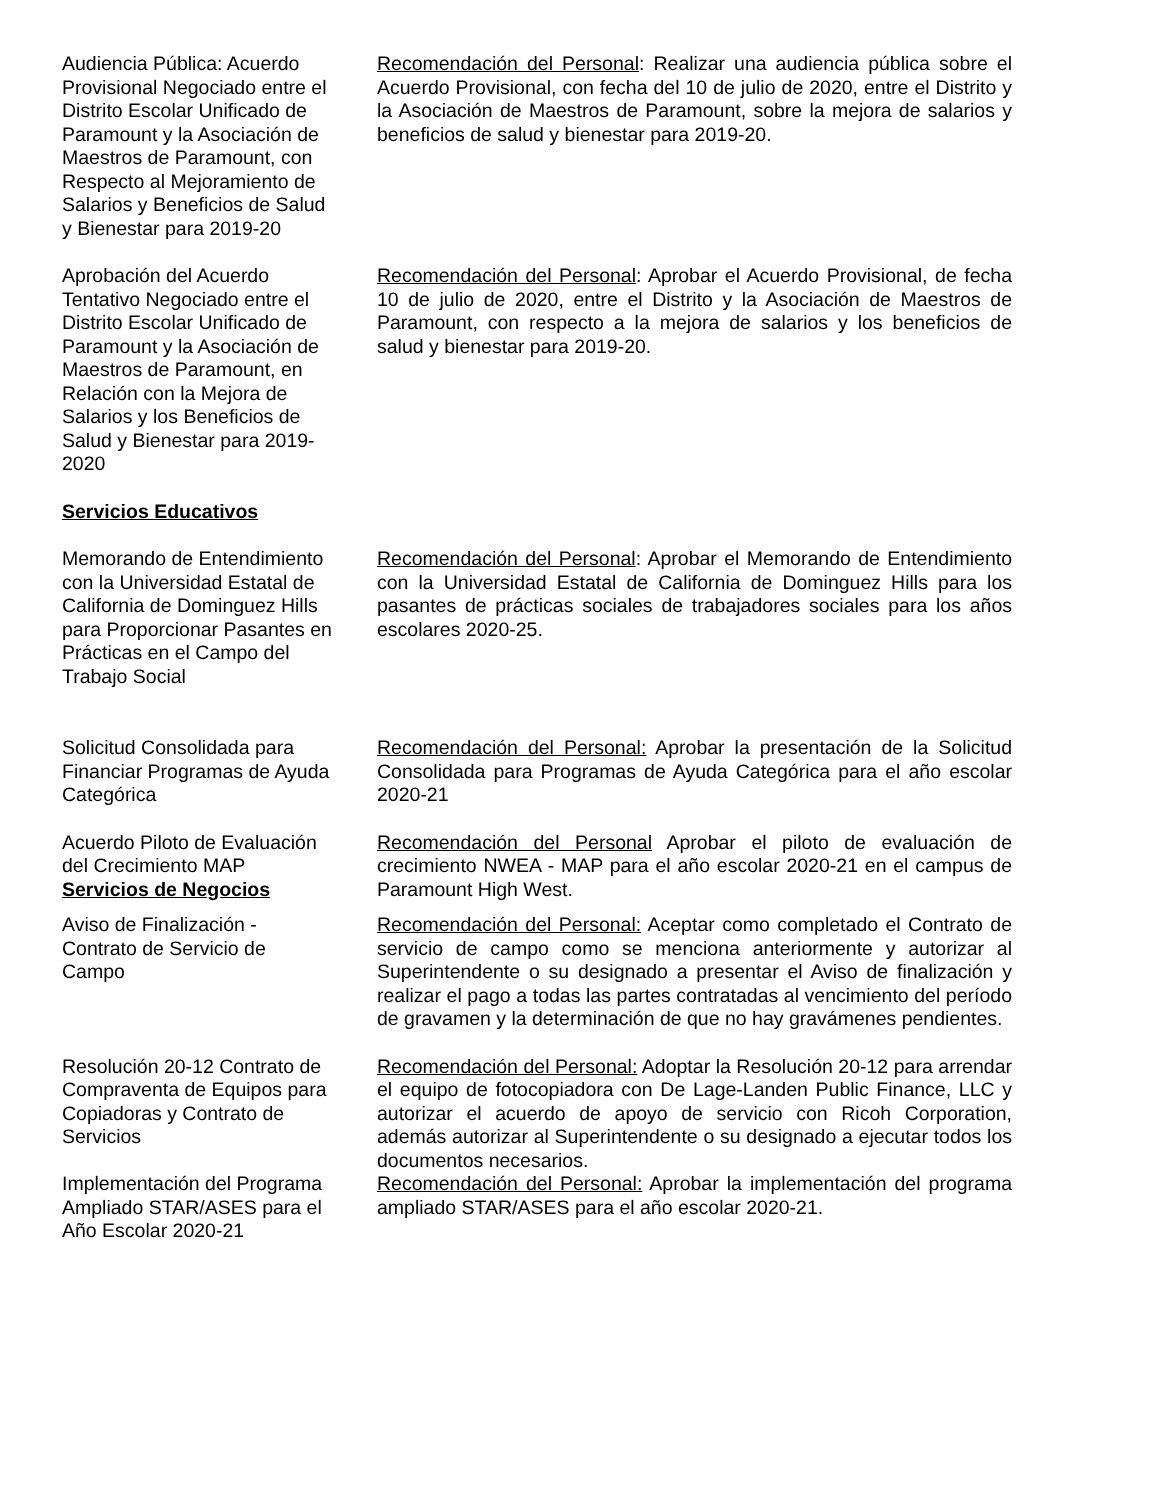Audiencia Pública: Acuerdo Provisional Negociado entre el Distrito Escolar Unificado de Paramount y la Asociación de Maestros de Paramount, con Respecto al Mejoramiento de Salarios y Beneficios de Salud y Bienestar para 2019-20
Recomendación del Personal: Realizar una audiencia pública sobre el Acuerdo Provisional, con fecha del 10 de julio de 2020, entre el Distrito y la Asociación de Maestros de Paramount, sobre la mejora de salarios y beneficios de salud y bienestar para 2019-20.
Aprobación del Acuerdo Tentativo Negociado entre el Distrito Escolar Unificado de Paramount y la Asociación de Maestros de Paramount, en Relación con la Mejora de Salarios y los Beneficios de Salud y Bienestar para 2019-2020
Recomendación del Personal: Aprobar el Acuerdo Provisional, de fecha 10 de julio de 2020, entre el Distrito y la Asociación de Maestros de Paramount, con respecto a la mejora de salarios y los beneficios de salud y bienestar para 2019-20.
Servicios Educativos
Memorando de Entendimiento con la Universidad Estatal de California de Dominguez Hills para Proporcionar Pasantes en Prácticas en el Campo del Trabajo Social
Recomendación del Personal: Aprobar el Memorando de Entendimiento con la Universidad Estatal de California de Dominguez Hills para los pasantes de prácticas sociales de trabajadores sociales para los años escolares 2020-25.
Solicitud Consolidada para Financiar Programas de Ayuda Categórica
Recomendación del Personal: Aprobar la presentación de la Solicitud Consolidada para Programas de Ayuda Categórica para el año escolar 2020-21
Acuerdo Piloto de Evaluación del Crecimiento MAP
Servicios de Negocios
Recomendación del Personal Aprobar el piloto de evaluación de crecimiento NWEA - MAP para el año escolar 2020-21 en el campus de Paramount High West.
Aviso de Finalización - Contrato de Servicio de Campo
Recomendación del Personal: Aceptar como completado el Contrato de servicio de campo como se menciona anteriormente y autorizar al Superintendente o su designado a presentar el Aviso de finalización y realizar el pago a todas las partes contratadas al vencimiento del período de gravamen y la determinación de que no hay gravámenes pendientes.
Resolución 20-12 Contrato de Compraventa de Equipos para Copiadoras y Contrato de Servicios
Recomendación del Personal: Adoptar la Resolución 20-12 para arrendar el equipo de fotocopiadora con De Lage-Landen Public Finance, LLC y autorizar el acuerdo de apoyo de servicio con Ricoh Corporation, además autorizar al Superintendente o su designado a ejecutar todos los documentos necesarios.
Implementación del Programa Ampliado STAR/ASES para el Año Escolar 2020-21
Recomendación del Personal: Aprobar la implementación del programa ampliado STAR/ASES para el año escolar 2020-21.